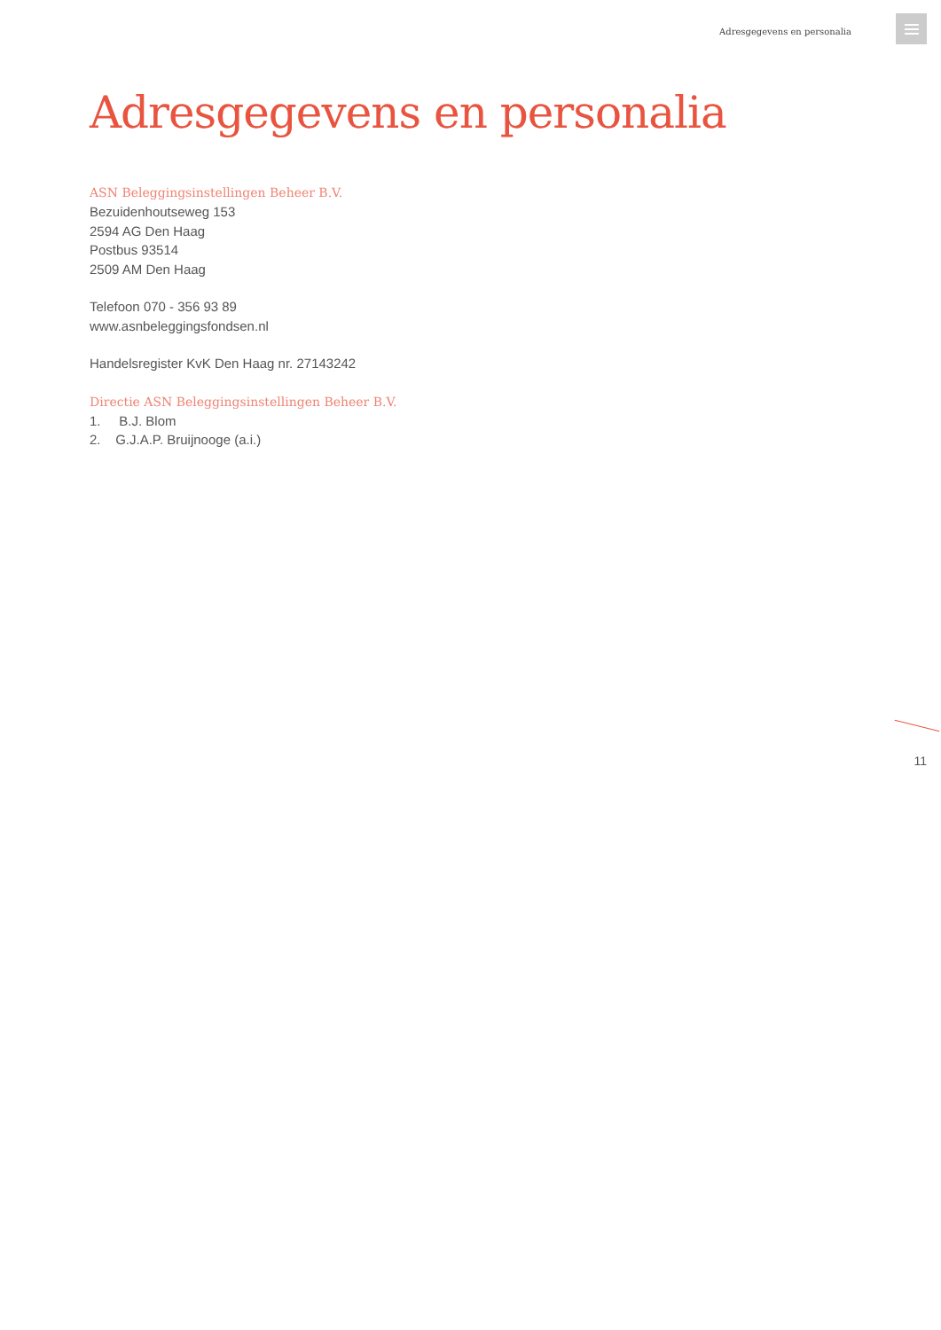Adresgegevens en personalia
Adresgegevens en personalia
ASN Beleggingsinstellingen Beheer B.V.
Bezuidenhoutseweg 153
2594 AG Den Haag
Postbus 93514
2509 AM Den Haag
Telefoon 070 - 356 93 89
www.asnbeleggingsfondsen.nl
Handelsregister KvK Den Haag nr. 27143242
Directie ASN Beleggingsinstellingen Beheer B.V.
1. B.J. Blom
2. G.J.A.P. Bruijnooge (a.i.)
11